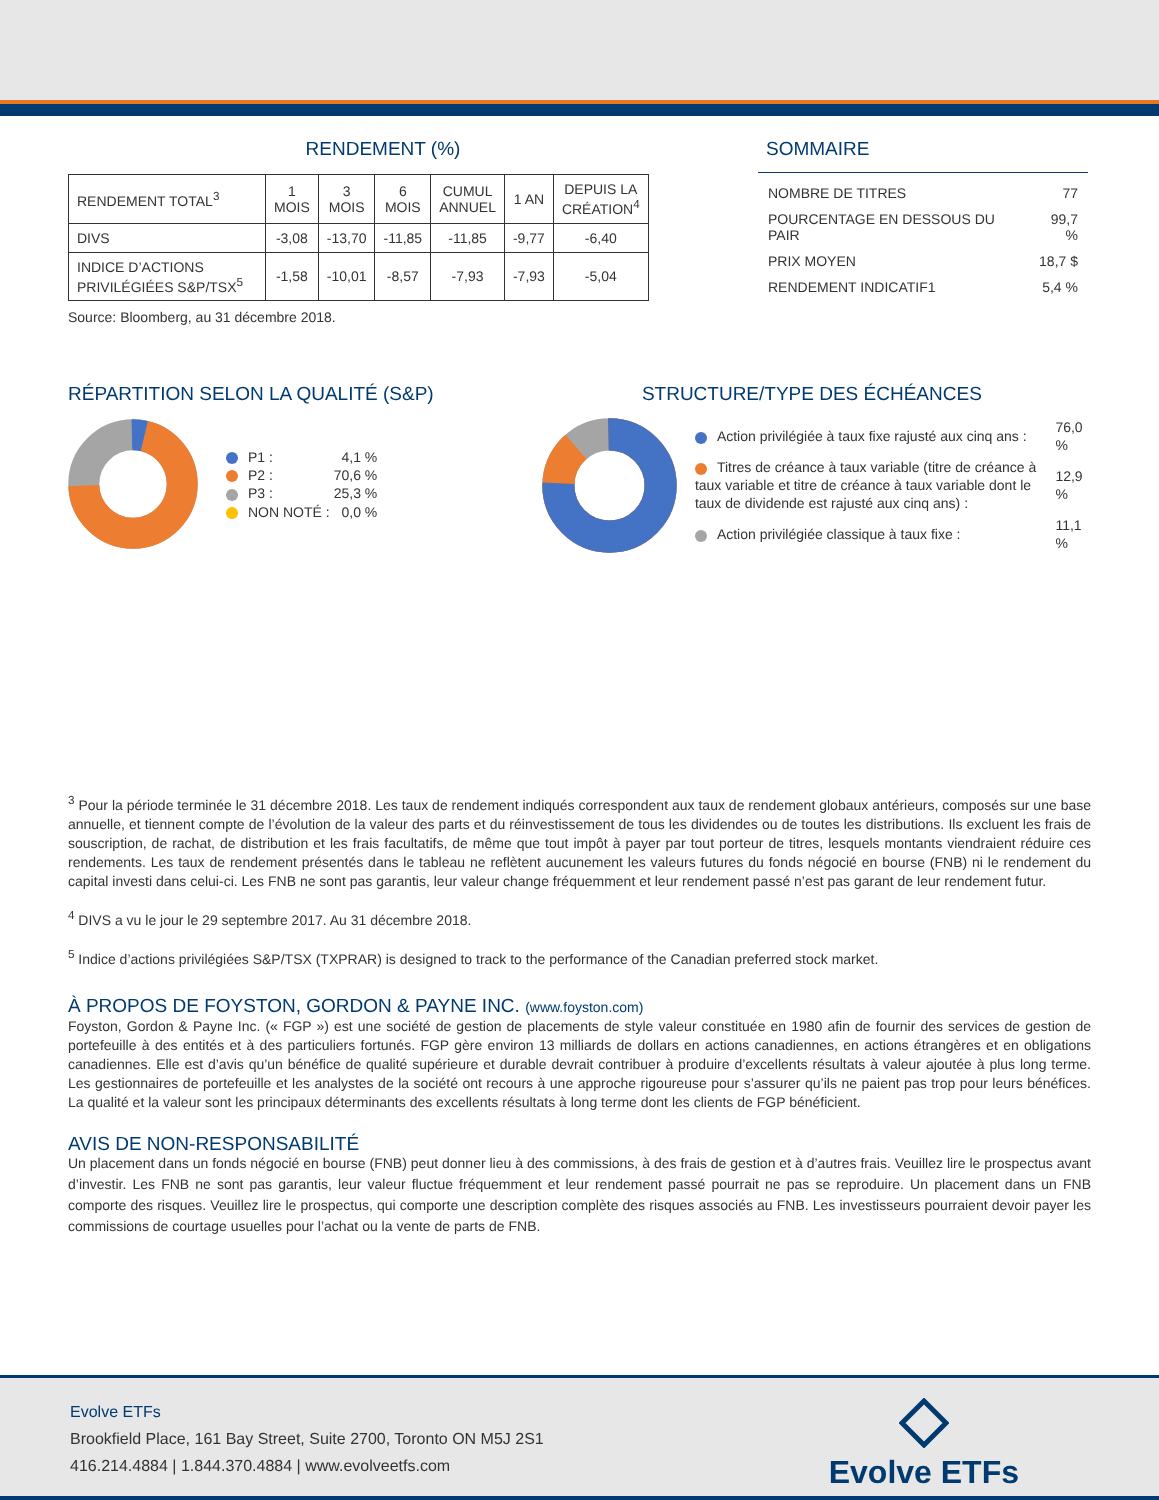RENDEMENT (%)
| RENDEMENT TOTAL<sup>3</sup> | 1 MOIS | 3 MOIS | 6 MOIS | CUMUL ANNUEL | 1 AN | DEPUIS LA CRÉATION<sup>4</sup> |
| DIVS | -3,08 | -13,70 | -11,85 | -11,85 | -9,77 | -6,40 |
| INDICE D’ACTIONS PRIVILÉGIÉES S&P/TSX<sup>5</sup> | -1,58 | -10,01 | -8,57 | -7,93 | -7,93 | -5,04 |
Source: Bloomberg, au 31 décembre 2018.
SOMMAIRE
| NOMBRE DE TITRES | 77 |
| POURCENTAGE EN DESSOUS DU PAIR | 99,7 % |
| PRIX MOYEN | 18,7 $ |
| RENDEMENT INDICATIF1 | 5,4 % |
RÉPARTITION SELON LA QUALITÉ (S&P)
| P1 : | 4,1 % |
| P2 : | 70,6 % |
| P3 : | 25,3 % |
| NON NOTÉ : | 0,0 % |
STRUCTURE/TYPE DES ÉCHÉANCES
| Action privilégiée à taux fixe rajusté aux cinq ans : | 76,0 % |
| Titres de créance à taux variable (titre de créance à taux variable et titre de créance à taux variable dont le taux de dividende est rajusté aux cinq ans) : | 12,9 % |
| Action privilégiée classique à taux fixe : | 11,1 % |
<sup>3</sup> Pour la période terminée le 31 décembre 2018. Les taux de rendement indiqués correspondent aux taux de rendement globaux antérieurs, composés sur une base annuelle, et tiennent compte de l’évolution de la valeur des parts et du réinvestissement de tous les dividendes ou de toutes les distributions. Ils excluent les frais de souscription, de rachat, de distribution et les frais facultatifs, de même que tout impôt à payer par tout porteur de titres, lesquels montants viendraient réduire ces rendements. Les taux de rendement présentés dans le tableau ne reflètent aucunement les valeurs futures du fonds négocié en bourse (FNB) ni le rendement du capital investi dans celui-ci. Les FNB ne sont pas garantis, leur valeur change fréquemment et leur rendement passé n’est pas garant de leur rendement futur.
<sup>4</sup> DIVS a vu le jour le 29 septembre 2017. Au 31 décembre 2018.
<sup>5</sup> Indice d’actions privilégiées S&P/TSX (TXPRAR) is designed to track to the performance of the Canadian preferred stock market.
À PROPOS DE FOYSTON, GORDON & PAYNE INC. (www.foyston.com)
Foyston, Gordon & Payne Inc. (« FGP ») est une société de gestion de placements de style valeur constituée en 1980 afin de fournir des services de gestion de portefeuille à des entités et à des particuliers fortunés. FGP gère environ 13 milliards de dollars en actions canadiennes, en actions étrangères et en obligations canadiennes. Elle est d’avis qu’un bénéfice de qualité supérieure et durable devrait contribuer à produire d’excellents résultats à valeur ajoutée à plus long terme. Les gestionnaires de portefeuille et les analystes de la société ont recours à une approche rigoureuse pour s’assurer qu’ils ne paient pas trop pour leurs bénéfices. La qualité et la valeur sont les principaux déterminants des excellents résultats à long terme dont les clients de FGP bénéficient.
AVIS DE NON-RESPONSABILITÉ
Un placement dans un fonds négocié en bourse (FNB) peut donner lieu à des commissions, à des frais de gestion et à d’autres frais. Veuillez lire le prospectus avant d’investir. Les FNB ne sont pas garantis, leur valeur fluctue fréquemment et leur rendement passé pourrait ne pas se reproduire. Un placement dans un FNB comporte des risques. Veuillez lire le prospectus, qui comporte une description complète des risques associés au FNB. Les investisseurs pourraient devoir payer les commissions de courtage usuelles pour l’achat ou la vente de parts de FNB.
Evolve ETFs
Brookfield Place, 161 Bay Street, Suite 2700, Toronto ON M5J 2S1
416.214.4884 | 1.844.370.4884 | www.evolveetfs.com
Evolve ETFs